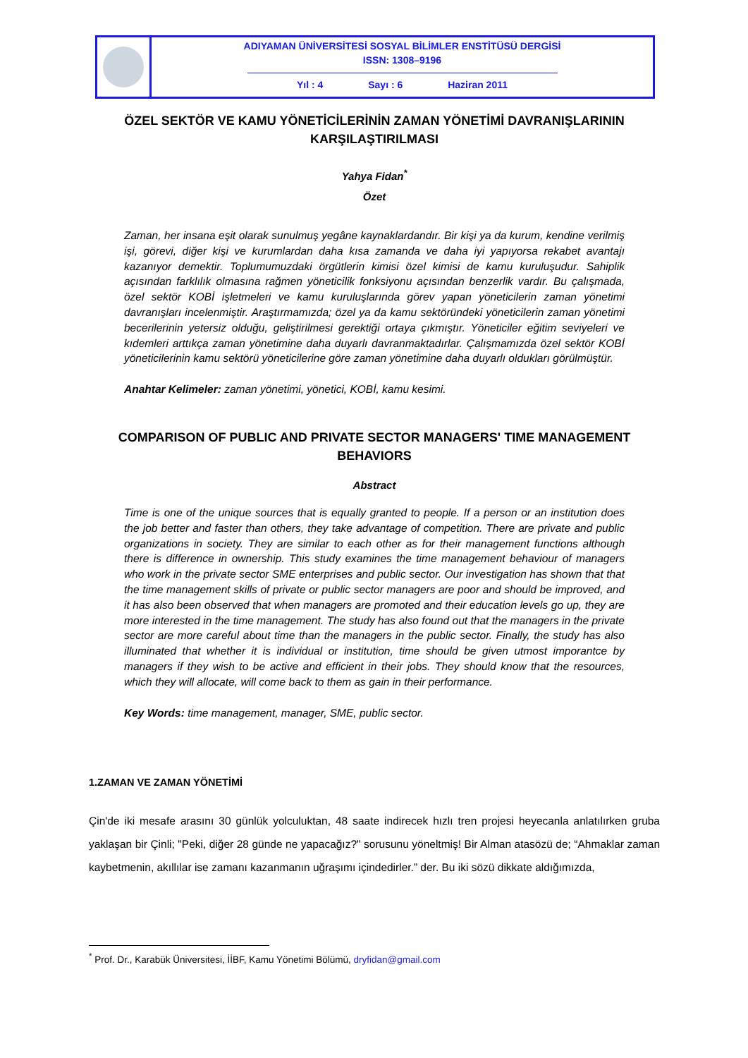ADIYAMAN ÜNİVERSİTESİ SOSYAL BİLİMLER ENSTİTÜSÜ DERGİSİ
ISSN: 1308–9196
Yıl : 4 Sayı : 6 Haziran 2011
ÖZEL SEKTÖR VE KAMU YÖNETİCİLERİNİN ZAMAN YÖNETİMİ DAVRANIŞLARININ KARŞILAŞTIRILMASI
Yahya Fidan<sup>*</sup>
Özet
Zaman, her insana eşit olarak sunulmuş yegâne kaynaklardandır. Bir kişi ya da kurum, kendine verilmiş işi, görevi, diğer kişi ve kurumlardan daha kısa zamanda ve daha iyi yapıyorsa rekabet avantajı kazanıyor demektir. Toplumumuzdaki örgütlerin kimisi özel kimisi de kamu kuruluşudur. Sahiplik açısından farklılık olmasına rağmen yöneticilik fonksiyonu açısından benzerlik vardır. Bu çalışmada, özel sektör KOBİ işletmeleri ve kamu kuruluşlarında görev yapan yöneticilerin zaman yönetimi davranışları incelenmiştir. Araştırmamızda; özel ya da kamu sektöründeki yöneticilerin zaman yönetimi becerilerinin yetersiz olduğu, geliştirilmesi gerektiği ortaya çıkmıştır. Yöneticiler eğitim seviyeleri ve kıdemleri arttıkça zaman yönetimine daha duyarlı davranmaktadırlar. Çalışmamızda özel sektör KOBİ yöneticilerinin kamu sektörü yöneticilerine göre zaman yönetimine daha duyarlı oldukları görülmüştür.
Anahtar Kelimeler: zaman yönetimi, yönetici, KOBİ, kamu kesimi.
COMPARISON OF PUBLIC AND PRIVATE SECTOR MANAGERS' TIME MANAGEMENT BEHAVIORS
Abstract
Time is one of the unique sources that is equally granted to people. If a person or an institution does the job better and faster than others, they take advantage of competition. There are private and public organizations in society. They are similar to each other as for their management functions although there is difference in ownership. This study examines the time management behaviour of managers who work in the private sector SME enterprises and public sector. Our investigation has shown that that the time management skills of private or public sector managers are poor and should be improved, and it has also been observed that when managers are promoted and their education levels go up, they are more interested in the time management. The study has also found out that the managers in the private sector are more careful about time than the managers in the public sector. Finally, the study has also illuminated that whether it is individual or institution, time should be given utmost imporantce by managers if they wish to be active and efficient in their jobs. They should know that the resources, which they will allocate, will come back to them as gain in their performance.
Key Words: time management, manager, SME, public sector.
1.ZAMAN VE ZAMAN YÖNETİMİ
Çin'de iki mesafe arasını 30 günlük yolculuktan, 48 saate indirecek hızlı tren projesi heyecanla anlatılırken gruba yaklaşan bir Çinli; "Peki, diğer 28 günde ne yapacağız?" sorusunu yöneltmiş! Bir Alman atasözü de; “Ahmaklar zaman kaybetmenin, akıllılar ise zamanı kazanmanın uğraşımı içindedirler.” der. Bu iki sözü dikkate aldığımızda,
<sup>*</sup> Prof. Dr., Karabük Üniversitesi, İİBF, Kamu Yönetimi Bölümü, dryfidan@gmail.com